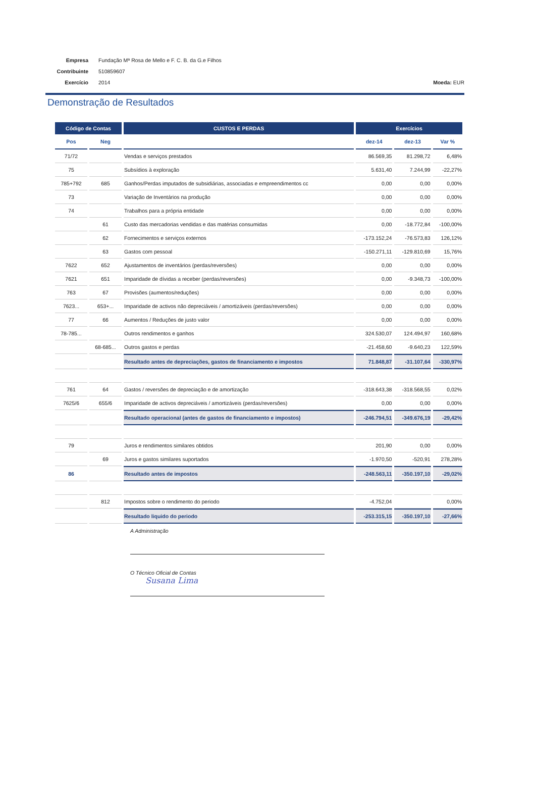Empresa Fundação Mª Rosa de Mello e F. C. B. da G.e Filhos
Contribuinte 510859607
Exercício 2014 Moeda: EUR
Demonstração de Resultados
| Código de Contas | | CUSTOS E PERDAS | Exercícios | | |
| --- | --- | --- | --- | --- | --- |
| Pos | Neg | | dez-14 | dez-13 | Var % |
| 71/72 | | Vendas e serviços prestados | 86.569,35 | 81.298,72 | 6,48% |
| 75 | | Subsídios à exploração | 5.631,40 | 7.244,99 | -22,27% |
| 785+792 | 685 | Ganhos/Perdas imputados de subsidiárias, associadas e empreendimentos cc | 0,00 | 0,00 | 0,00% |
| 73 | | Variação de Inventários na produção | 0,00 | 0,00 | 0,00% |
| 74 | | Trabalhos para a própria entidade | 0,00 | 0,00 | 0,00% |
| | 61 | Custo das mercadorias vendidas e das matérias consumidas | 0,00 | -18.772,84 | -100,00% |
| | 62 | Fornecimentos e serviços externos | -173.152,24 | -76.573,83 | 126,12% |
| | 63 | Gastos com pessoal | -150.271,11 | -129.810,69 | 15,76% |
| 7622 | 652 | Ajustamentos de inventários (perdas/reversões) | 0,00 | 0,00 | 0,00% |
| 7621 | 651 | Imparidade de dívidas a receber (perdas/reversões) | 0,00 | -9.348,73 | -100,00% |
| 763 | 67 | Provisões (aumentos/reduções) | 0,00 | 0,00 | 0,00% |
| 7623... | 653+... | Imparidade de activos não depreciáveis / amortizáveis (perdas/reversões) | 0,00 | 0,00 | 0,00% |
| 77 | 66 | Aumentos / Reduções de justo valor | 0,00 | 0,00 | 0,00% |
| 78-785... | | Outros rendimentos e ganhos | 324.530,07 | 124.494,97 | 160,68% |
| | 68-685... | Outros gastos e perdas | -21.458,60 | -9.640,23 | 122,59% |
| | | Resultado antes de depreciações, gastos de financiamento e impostos | 71.848,87 | -31.107,64 | -330,97% |
| 761 | 64 | Gastos / reversões de depreciação e de amortização | -318.643,38 | -318.568,55 | 0,02% |
| 7625/6 | 655/6 | Imparidade de activos depreciáveis / amortizáveis (perdas/reversões) | 0,00 | 0,00 | 0,00% |
| | | Resultado operacional (antes de gastos de financiamento e impostos) | -246.794,51 | -349.676,19 | -29,42% |
| 79 | | Juros e rendimentos similares obtidos | 201,90 | 0,00 | 0,00% |
| | 69 | Juros e gastos similares suportados | -1.970,50 | -520,91 | 278,28% |
| 86 | | Resultado antes de impostos | -248.563,11 | -350.197,10 | -29,02% |
| | 812 | Impostos sobre o rendimento do periodo | -4.752,04 | | 0,00% |
| | | Resultado liquido do periodo | -253.315,15 | -350.197,10 | -27,66% |
A Administração
O Técnico Oficial de Contas
Susana Lima